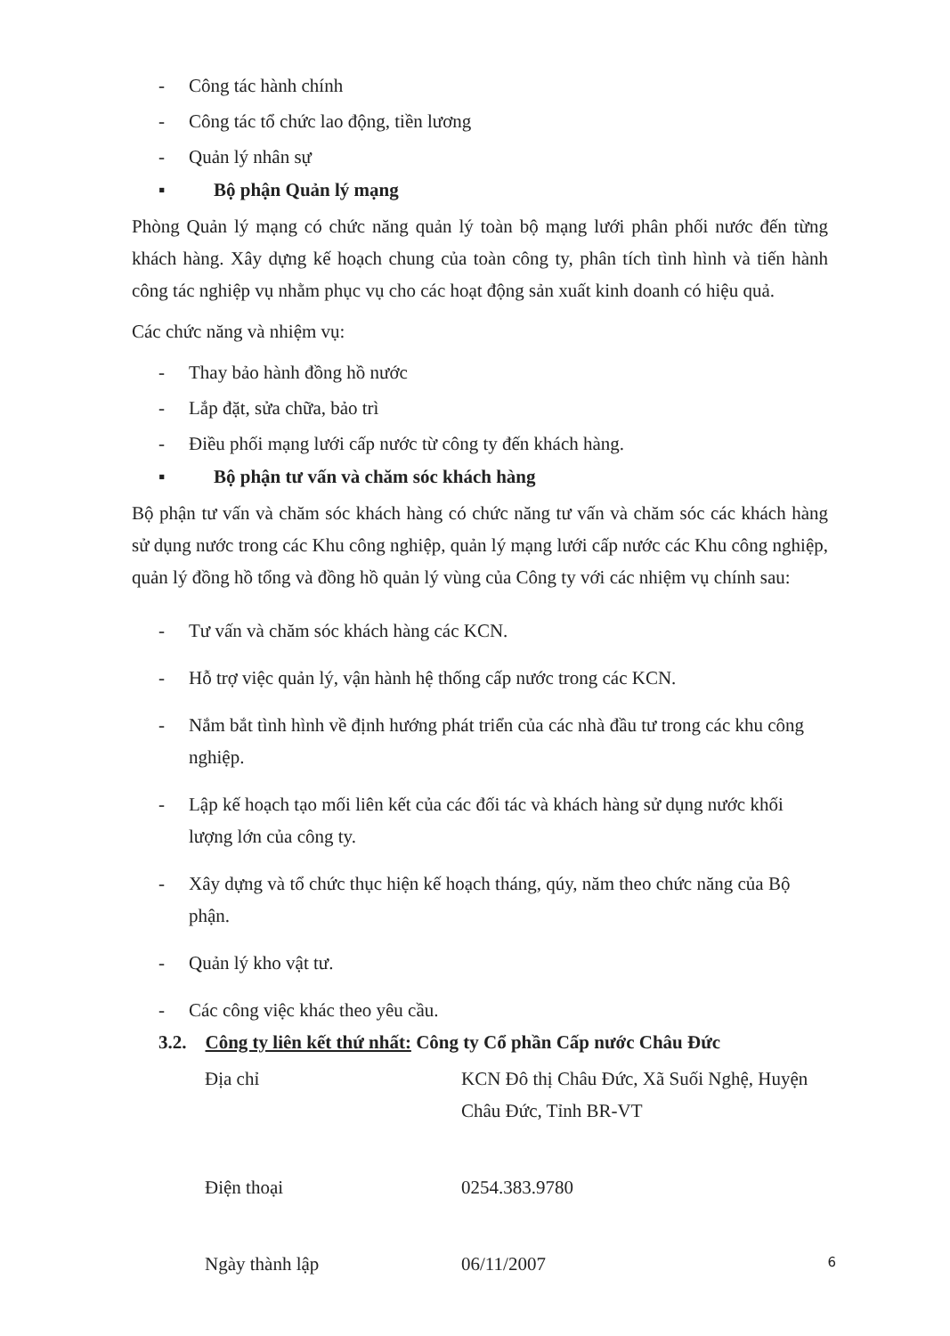- Công tác hành chính
- Công tác tổ chức lao động, tiền lương
- Quản lý nhân sự
▪ Bộ phận Quản lý mạng
Phòng Quản lý mạng có chức năng quản lý toàn bộ mạng lưới phân phối nước đến từng khách hàng. Xây dựng kế hoạch chung của toàn công ty, phân tích tình hình và tiến hành công tác nghiệp vụ nhằm phục vụ cho các hoạt động sản xuất kinh doanh có hiệu quả.
Các chức năng và nhiệm vụ:
- Thay bảo hành đồng hồ nước
- Lắp đặt, sửa chữa, bảo trì
- Điều phối mạng lưới cấp nước từ công ty đến khách hàng.
▪ Bộ phận tư vấn và chăm sóc khách hàng
Bộ phận tư vấn và chăm sóc khách hàng có chức năng tư vấn và chăm sóc các khách hàng sử dụng nước trong các Khu công nghiệp, quản lý mạng lưới cấp nước các Khu công nghiệp, quản lý đồng hồ tổng và đồng hồ quản lý vùng của Công ty với các nhiệm vụ chính sau:
- Tư vấn và chăm sóc khách hàng các KCN.
- Hỗ trợ việc quản lý, vận hành hệ thống cấp nước trong các KCN.
- Nắm bắt tình hình về định hướng phát triển của các nhà đầu tư trong các khu công nghiệp.
- Lập kế hoạch tạo mối liên kết của các đối tác và khách hàng sử dụng nước khối lượng lớn của công ty.
- Xây dựng và tổ chức thục hiện kế hoạch tháng, qúy, năm theo chức năng của Bộ phận.
- Quản lý kho vật tư.
- Các công việc khác theo yêu cầu.
3.2. Công ty liên kết thứ nhất: Công ty Cổ phần Cấp nước Châu Đức
Địa chỉ KCN Đô thị Châu Đức, Xã Suối Nghệ, Huyện Châu Đức, Tỉnh BR-VT
Điện thoại 0254.383.9780
Ngày thành lập 06/11/2007
6